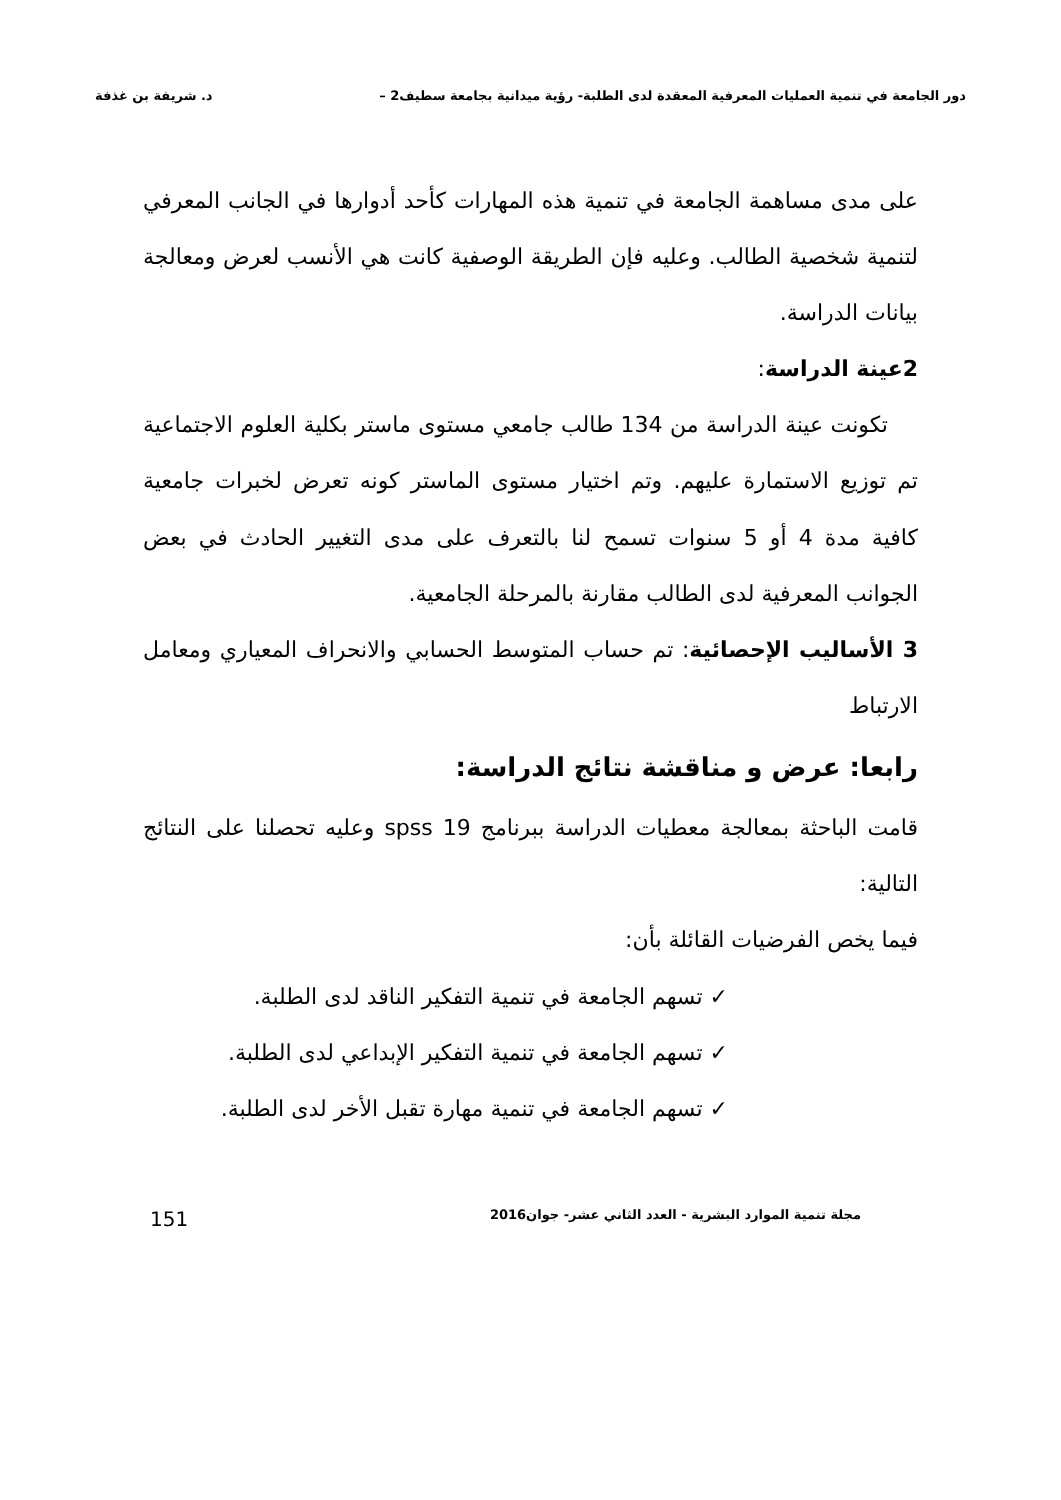دور الجامعة في تنمية العمليات المعرفية المعقدة لدى الطلبة- رؤية ميدانية بجامعة سطيف2 – د. شريفة بن غذفة
على مدى مساهمة الجامعة في تنمية هذه المهارات كأحد أدوارها في الجانب المعرفي لتنمية شخصية الطالب. وعليه فإن الطريقة الوصفية كانت هي الأنسب لعرض ومعالجة بيانات الدراسة.
2عينة الدراسة:
تكونت عينة الدراسة من 134 طالب جامعي مستوى ماستر بكلية العلوم الاجتماعية تم توزيع الاستمارة عليهم. وتم اختيار مستوى الماستر كونه تعرض لخبرات جامعية كافية مدة 4 أو 5 سنوات تسمح لنا بالتعرف على مدى التغيير الحادث في بعض الجوانب المعرفية لدى الطالب مقارنة بالمرحلة الجامعية.
3 الأساليب الإحصائية: تم حساب المتوسط الحسابي والانحراف المعياري ومعامل الارتباط
رابعا: عرض و مناقشة نتائج الدراسة:
قامت الباحثة بمعالجة معطيات الدراسة ببرنامج spss 19 وعليه تحصلنا على النتائج التالية:
فيما يخص الفرضيات القائلة بأن:
✓ تسهم الجامعة في تنمية التفكير الناقد لدى الطلبة.
✓ تسهم الجامعة في تنمية التفكير الإبداعي لدى الطلبة.
✓ تسهم الجامعة في تنمية مهارة تقبل الأخر لدى الطلبة.
مجلة تنمية الموارد البشرية - العدد الثاني عشر- جوان2016 151